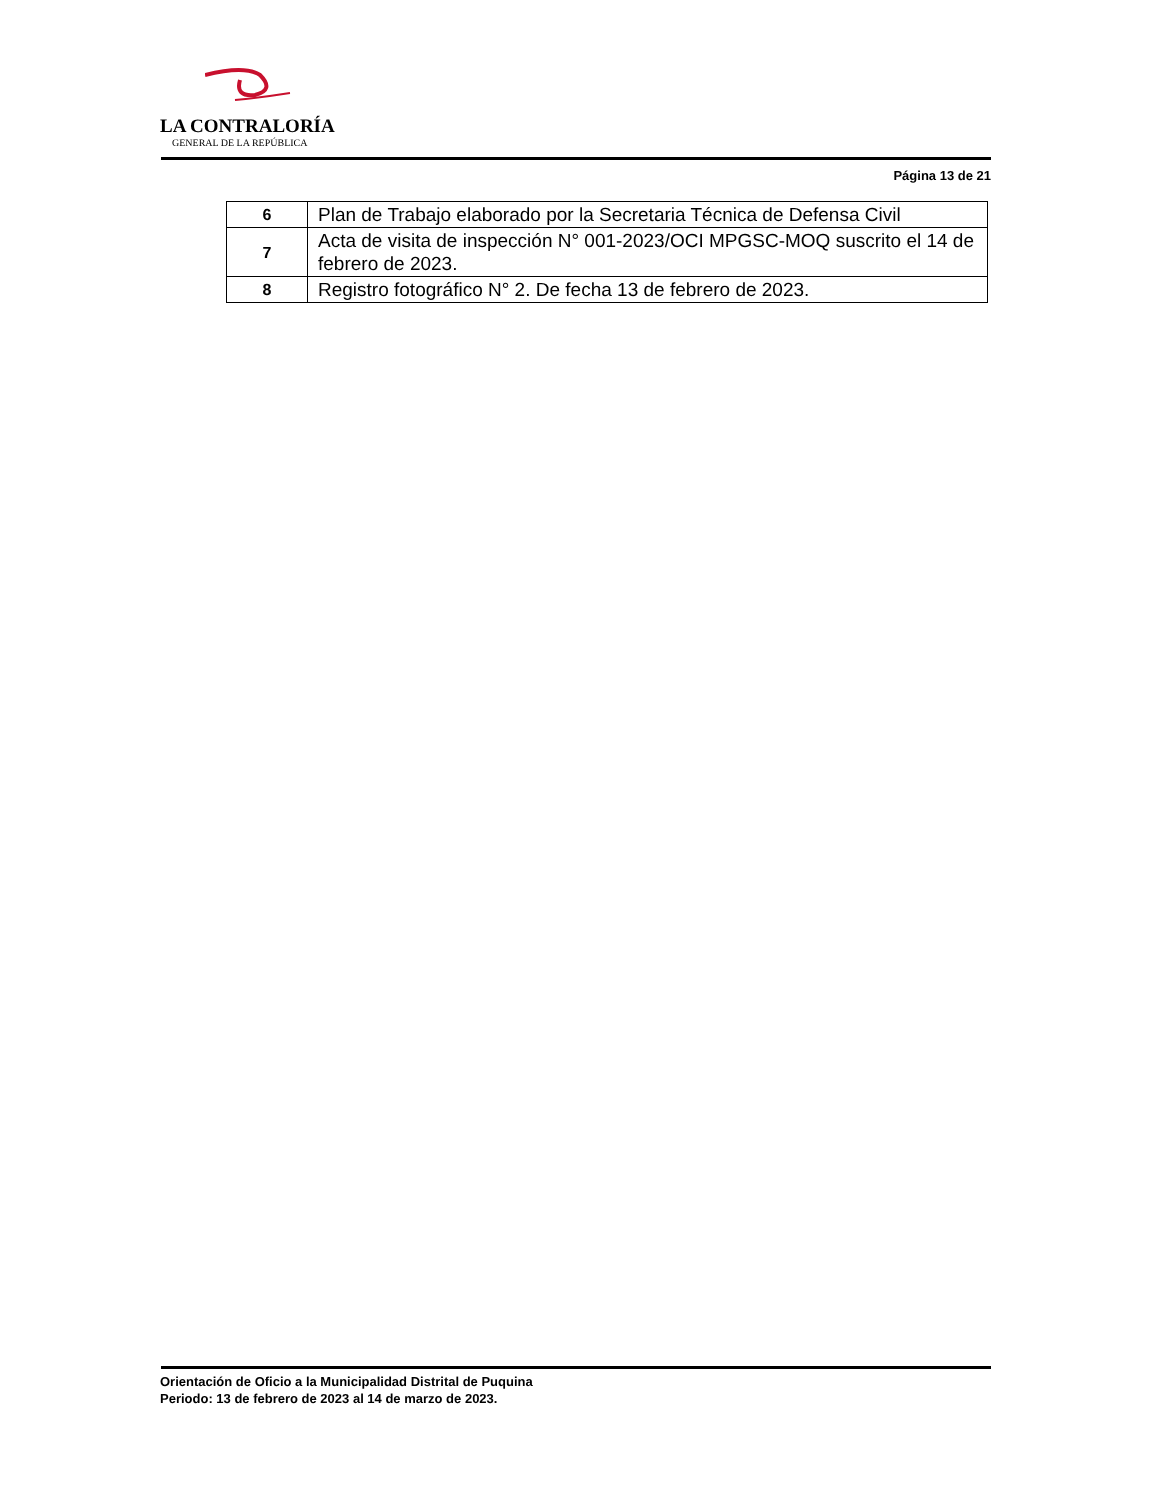LA CONTRALORÍA
GENERAL DE LA REPÚBLICA
Página 13 de 21
| 6 | Plan de Trabajo elaborado por la Secretaria Técnica de Defensa Civil |
| 7 | Acta de visita de inspección N° 001-2023/OCI MPGSC-MOQ suscrito el 14 de febrero de 2023. |
| 8 | Registro fotográfico N° 2. De fecha 13 de febrero de 2023. |
Orientación de Oficio a la Municipalidad Distrital de Puquina
Periodo: 13 de febrero de 2023 al 14 de marzo de 2023.